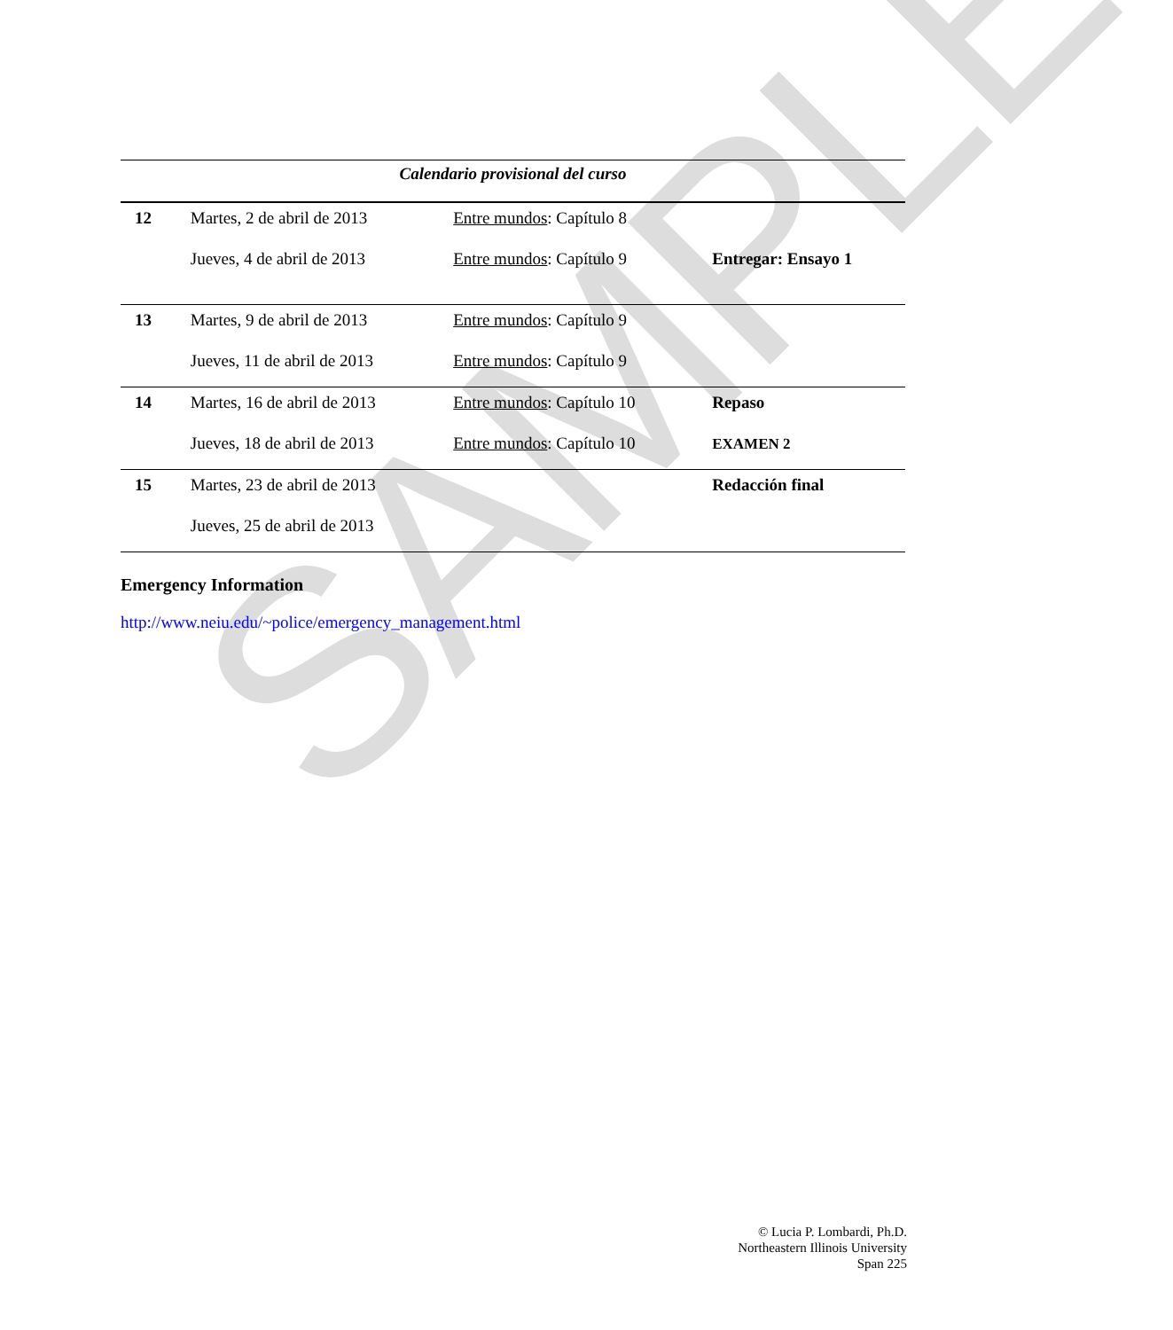SAMPLE
Calendario provisional del curso
| 12 | Martes, 2 de abril de 2013 | Entre mundos : Capítulo 8 | |
| | Jueves, 4 de abril de 2013 | Entre mundos : Capítulo 9 | Entregar: Ensayo 1 |
| 13 | Martes, 9 de abril de 2013 | Entre mundos : Capítulo 9 | |
| | Jueves, 11 de abril de 2013 | Entre mundos : Capítulo 9 | |
| 14 | Martes, 16 de abril de 2013 | Entre mundos : Capítulo 10 | Repaso |
| | Jueves, 18 de abril de 2013 | Entre mundos : Capítulo 10 | EXAMEN 2 |
| 15 | Martes, 23 de abril de 2013 | | Redacción final |
| | Jueves, 25 de abril de 2013 | | |
Emergency Information
http://www.neiu.edu/~police/emergency_management.html
© Lucia P. Lombardi, Ph.D.
Northeastern Illinois University
Span 225